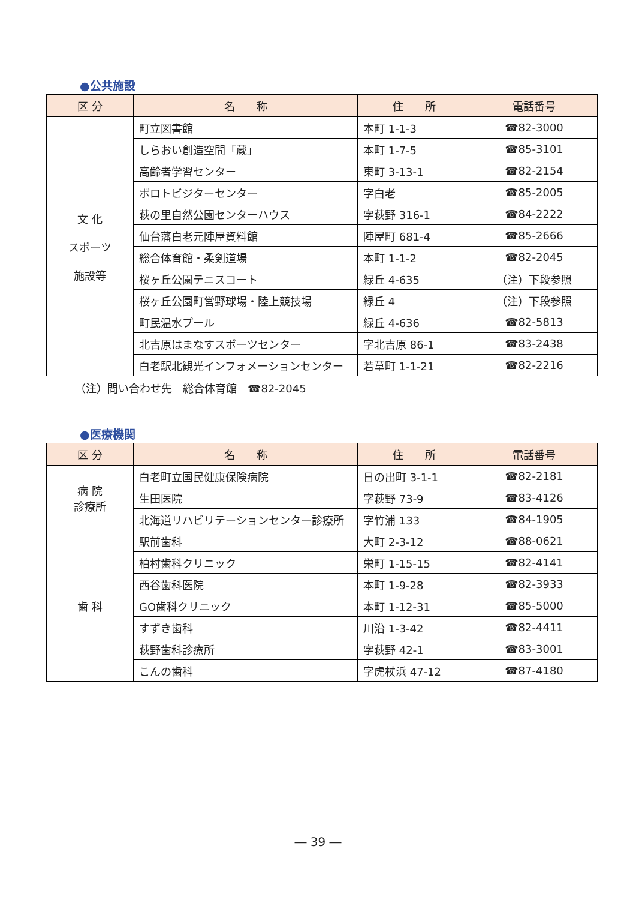●公共施設
| 区 分 | 名 称 | 住 所 | 電話番号 |
| --- | --- | --- | --- |
| 文 化 スポーツ 施設等 | 町立図書館 | 本町 1-1-3 | ☎82-3000 |
| | しらおい創造空間「蔵」 | 本町 1-7-5 | ☎85-3101 |
| | 高齢者学習センター | 東町 3-13-1 | ☎82-2154 |
| | ポロトビジターセンター | 字白老 | ☎85-2005 |
| | 萩の里自然公園センターハウス | 字萩野 316-1 | ☎84-2222 |
| | 仙台藩白老元陣屋資料館 | 陣屋町 681-4 | ☎85-2666 |
| | 総合体育館・柔剣道場 | 本町 1-1-2 | ☎82-2045 |
| | 桜ヶ丘公園テニスコート | 緑丘 4-635 | （注）下段参照 |
| | 桜ヶ丘公園町営野球場・陸上競技場 | 緑丘 4 | （注）下段参照 |
| | 町民温水プール | 緑丘 4-636 | ☎82-5813 |
| | 北吉原はまなすスポーツセンター | 字北吉原 86-1 | ☎83-2438 |
| | 白老駅北観光インフォメーションセンター | 若草町 1-1-21 | ☎82-2216 |
（注）問い合わせ先　総合体育館　☎82-2045
●医療機関
| 区 分 | 名 称 | 住 所 | 電話番号 |
| --- | --- | --- | --- |
| 病 院 診療所 | 白老町立国民健康保険病院 | 日の出町 3-1-1 | ☎82-2181 |
| | 生田医院 | 字萩野 73-9 | ☎83-4126 |
| | 北海道リハビリテーションセンター診療所 | 字竹浦 133 | ☎84-1905 |
| 歯 科 | 駅前歯科 | 大町 2-3-12 | ☎88-0621 |
| | 柏村歯科クリニック | 栄町 1-15-15 | ☎82-4141 |
| | 西谷歯科医院 | 本町 1-9-28 | ☎82-3933 |
| | GO歯科クリニック | 本町 1-12-31 | ☎85-5000 |
| | すずき歯科 | 川沿 1-3-42 | ☎82-4411 |
| | 萩野歯科診療所 | 字萩野 42-1 | ☎83-3001 |
| | こんの歯科 | 字虎杖浜 47-12 | ☎87-4180 |
― 39 ―